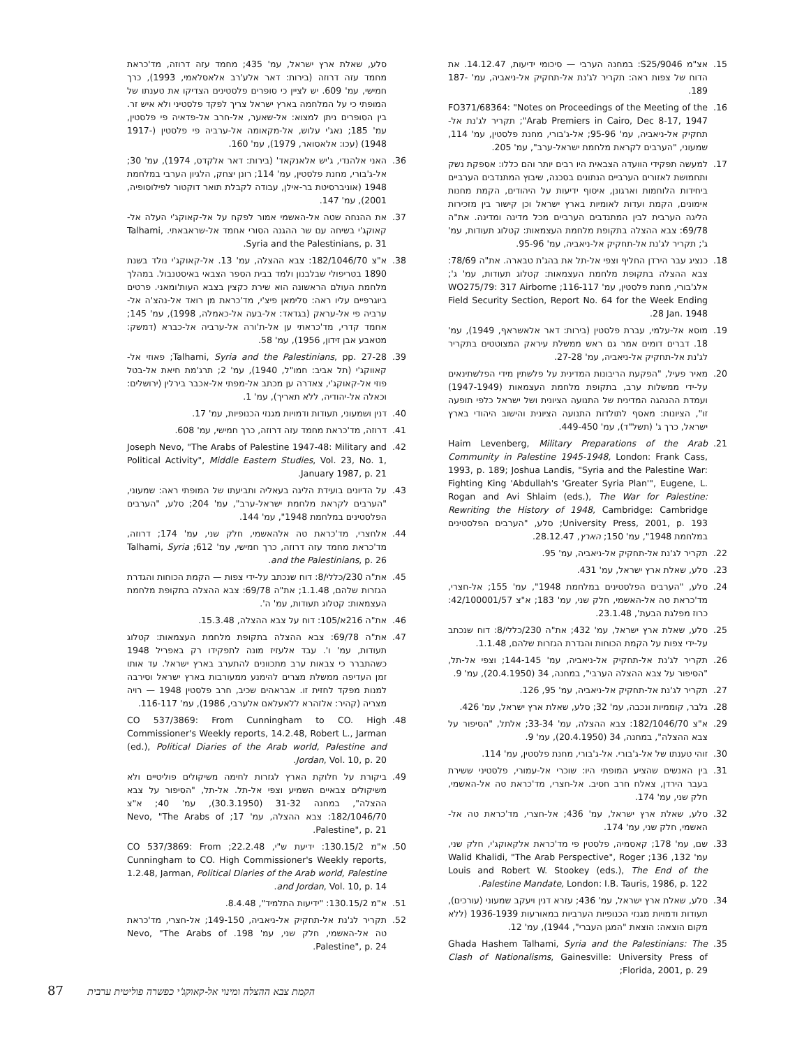15. אצ"מ S25/9046: במחנה הערבי — סיכומי ידיעות, 14.12.47. את הדוח של צפות ראה: תקריר לג'נת אל-תחקיק אל-ניאביה, עמ' 187-189.
16. FO371/68364: "Notes on Proceedings of the Meeting of the Arab Premiers in Cairo, Dec 8-17, 1947"; תקריר לג'נת אל-תחקיק אל-ניאביה, עמ' 95-96; אל-ג'בורי, מחנת פלסטין, עמ' 114, שמעוני, "הערבים לקראת מלחמת ישראל-ערב", עמ' 205.
17. למעשה תפקידי הוועדה הצבאית היו רבים יותר והם כללו: אספקת נשק ותחמושת לאזורים הערביים הנתונים בסכנה, שיבוץ המתנדבים הערביים ביחידות הלוחמות וארגונן, איסוף ידיעות על היהודים, הקמת מחנות אימונים, הקמת ועדות לאומיות בארץ ישראל וכן קישור בין מזכירות הליגה הערבית לבין המתנדבים הערביים מכל מדינה ומדינה. את"ה 69/78: צבא ההצלה בתקופת מלחמת העצמאות: קטלוג תעודות, עמ' ג'; תקריר לג'נת אל-תחקיק אל-ניאביה, עמ' 95-96.
18. כנציג עבר הירדן החליף וצפי אל-תל את בהג'ת טבארה. את"ה 78/69: צבא ההצלה בתקופת מלחמת העצמאות: קטלוג תעודות, עמ' ג'; אלג'בורי, מחנת פלסטין, עמ' 116-117; WO275/79: 317 Airborne Field Security Section, Report No. 64 for the Week Ending 28 Jan. 1948.
19. מוסא אל-עלמי, עברת פלסטין (בירות: דאר אלאשראף, 1949), עמ' 18. דברים דומים אמר גם ראש ממשלת עיראק המצוטטים בתקריר לג'נת אל-תחקיק אל-ניאביה, עמ' 27-28.
20. מאיר פעיל, "הפקעת הריבונות המדינית על פלשתין מידי הפלשתינאים על-ידי ממשלות ערב, בתקופת מלחמת העצמאות (1947-1949) ועמדת ההנהגה המדינית של התנועה הציונית ושל ישראל כלפי תופעה זו", הציונות: מאסף לתולדות התנועה הציונית והישוב היהודי בארץ ישראל, כרך ג' (תשל"ד), עמ' 449-450.
21. Haim Levenberg, Military Preparations of the Arab Community in Palestine 1945-1948, London: Frank Cass, 1993, p. 189; Joshua Landis, "Syria and the Palestine War: Fighting King 'Abdullah's 'Greater Syria Plan'", Eugene, L. Rogan and Avi Shlaim (eds.), The War for Palestine: Rewriting the History of 1948, Cambridge: Cambridge University Press, 2001, p. 193; סלע, "הערבים הפלסטינים במלחמת 1948", עמ' 150; הארץ, 28.12.47.
22. תקריר לג'נת אל-תחקיק אל-ניאביה, עמ' 95.
23. סלע, שאלת ארץ ישראל, עמ' 431.
24. סלע, "הערבים הפלסטינים במלחמת 1948", עמ' 155; אל-חצרי, מד'כראת טה אל-האשמי, חלק שני, עמ' 183; א"צ 42/100001/57: כרוז מפלגת הבעת', 23.1.48.
25. סלע, שאלת ארץ ישראל, עמ' 432; את"ה 230/כללי/8: דוח שנכתב על-ידי צפות על הקמת הכוחות והגדרת הגזרות שלהם, 1.1.48.
26. תקריר לג'נת אל-תחקיק אל-ניאביה, עמ' 144-145; וצפי אל-תל, "הסיפור על צבא ההצלה הערבי", במחנה, 34 (20.4.1950), עמ' 9.
27. תקריר לג'נת אל-תחקיק אל-ניאביה, עמ' 95, 126.
28. גלבר, קוממיות ונכבה, עמ' 32; סלע, שאלת ארץ ישראל, עמ' 426.
29. א"צ 182/1046/70: צבא ההצלה, עמ' 33-34; אלתל, "הסיפור על צבא ההצלה", במחנה, 34 (20.4.1950), עמ' 9.
30. זוהי טענתו של אל-ג'בורי. אל-ג'בורי, מחנת פלסטין, עמ' 114.
31. בין האנשים שהציע המופתי היו: שוכרי אל-עמורי, פלסטיני ששירת בעבר הירדן, צאלח חרב חסיב. אל-חצרי, מד'כראת טה אל-האשמי, חלק שני, עמ' 174.
32. סלע, שאלת ארץ ישראל, עמ' 436; אל-חצרי, מד'כראת טה אל-האשמי, חלק שני, עמ' 174.
33. שם, עמ' 178; קאסמיה, פלסטין פי מד'כראת אלקאוקג'י, חלק שני, עמ' 132, 136; Walid Khalidi, "The Arab Perspective", Roger Louis and Robert W. Stookey (eds.), The End of the Palestine Mandate, London: I.B. Tauris, 1986, p. 122.
34. סלע, שאלת ארץ ישראל, עמ' 436; עזרא דנין ויעקב שמעוני (עורכים), תעודות ודמויות מגנזי הכנופיות הערביות במאורעות 1936-1939 (ללא מקום הוצאה: הוצאת "המגן העברי", 1944), עמ' 12.
35. Ghada Hashem Talhami, Syria and the Palestinians: The Clash of Nationalisms, Gainesville: University Press of Florida, 2001, p. 29;
סלע, שאלת ארץ ישראל, עמ' 435; מחמד עזה דרוזה, מד'כראת מחמד עזה דרוזה (בירות: דאר אלע'רב אלאסלאמי, 1993), כרך חמישי, עמ' 609. יש לציין כי סופרים פלסטינים הצדיקו את טענתו של המופתי כי על המלחמה בארץ ישראל צריך לפקד פלסטיני ולא איש זר. בין הסופרים ניתן למצוא: אל-שאער, אל-חרב אל-פדאיה פי פלסטין, עמ' 185; נאג'י עלוש, אל-מקאומה אל-ערביה פי פלסטין (1917-1948) (עכו: אלאסואר, 1979), עמ' 160.
36. האני אלהנדי, ג'יש אלאנקאד' (בירות: דאר אלקדס, 1974), עמ' 30; אל-ג'בורי, מחנת פלסטין, עמ' 114; רונן יצחק, הלגיון הערבי במלחמת 1948 (אוניברסיטת בר-אילן, עבודה לקבלת תואר דוקטור לפילוסופיה, 2001), עמ' 147.
37. את ההנחה שטה אל-האשמי אמור לפקח על אל-קאוקג'י העלה אל-קאוקג'י בשיחה עם שר ההגנה הסורי אחמד אל-שראבאתי. Talhami, Syria and the Palestinians, p. 31.
38. א"צ 182/1046/70: צבא ההצלה, עמ' 13. אל-קאוקג'י נולד בשנת 1890 בטריפולי שבלבנון ולמד בבית הספר הצבאי באיסטנבול. במהלך מלחמת העולם הראשונה הוא שירת כקצין בצבא העות'ומאני. פרטים ביוגרפיים עליו ראה: סלימאן פיצ'י, מד'כראת מן רואד אל-נהצ'ה אל-ערביה פי אל-עראק (בגדאד: אל-בעה אל-כאמלה, 1998), עמ' 145; אחמד קדרי, מד'כראתי ען אל-ת'ורה אל-ערביה אל-כברא (דמשק: מטאבע אבן זידון, 1956), עמ' 58.
39. Talhami, Syria and the Palestinians, pp. 27-28; פאוזי אל-קאווקג'י (תל אביב: חמו"ל, 1940), עמ' 2; תרג'מת חיאת אל-בטל פוזי אל-קאוקג'י, צאדרה ען מכתב אל-מפתי אל-אכבר בירלין (ירושלים: וכאלה אל-יהודיה, ללא תאריך), עמ' 1.
40. דנין ושמעוני, תעודות ודמויות מגנזי הכנופיות, עמ' 17.
41. דרוזה, מד'כראת מחמד עזה דרוזה, כרך חמישי, עמ' 608.
42. Joseph Nevo, "The Arabs of Palestine 1947-48: Military and Political Activity", Middle Eastern Studies, Vol. 23, No. 1, January 1987, p. 21.
43. על הדיונים בועידת הליגה בעאליה ותביעתו של המופתי ראה: שמעוני, "הערבים לקראת מלחמת ישראל-ערב", עמ' 204; סלע, "הערבים הפלסטינים במלחמת 1948", עמ' 144.
44. אלחצרי, מד'כראת טה אלהאשמי, חלק שני, עמ' 174; דרוזה, מד'כראת מחמד עזה דרוזה, כרך חמישי, עמ' 612; Talhami, Syria and the Palestinians, p. 26.
45. את"ה 230/כללי/8: דוח שנכתב על-ידי צפות — הקמת הכוחות והגדרת הגזרות שלהם, 1.1.48; את"ה 69/78: צבא ההצלה בתקופת מלחמת העצמאות: קטלוג תעודות, עמ' ה'.
46. את"ה 216א/105: דוח על צבא ההצלה, 15.3.48.
47. את"ה 69/78: צבא ההצלה בתקופת מלחמת העצמאות: קטלוג תעודות, עמ' ו'. עבד אלעזיז מונה לתפקידו רק באפריל 1948 כשהתברר כי צבאות ערב מתכוונים להתערב בארץ ישראל. עד אותו זמן העדיפה ממשלת מצרים להימנע ממעורבות בארץ ישראל וסירבה למנות מפקד לחזית זו. אבראהים שכיב, חרב פלסטין 1948 — רויה מצריה (קהיר: אלזהרא ללאעלאם אלערבי, 1986), עמ' 116-117.
48. CO 537/3869: From Cunningham to CO. High Commissioner's Weekly reports, 14.2.48, Robert L., Jarman (ed.), Political Diaries of the Arab world, Palestine and Jordan, Vol. 10, p. 20.
49. ביקורת על חלוקת הארץ לגזרות לחימה משיקולים פוליטיים ולא משיקולים צבאיים השמיע וצפי אל-תל. אל-תל, "הסיפור על צבא ההצלה", במחנה 31-32 (30.3.1950), עמ' 40; א"צ 182/1046/70: צבא ההצלה, עמ' 17; Nevo, "The Arabs of Palestine", p. 21.
50. א"מ 130.15/2: ידיעת ש"י, 22.2.48; CO 537/3869: From Cunningham to CO. High Commissioner's Weekly reports, 1.2.48, Jarman, Political Diaries of the Arab world, Palestine and Jordan, Vol. 10, p. 14.
51. א"מ 130.15/2: "ידיעות התלמיד", 8.4.48.
52. תקריר לג'נת אל-תחקיק אל-ניאביה, 149-150; אל-חצרי, מד'כראת טה אל-האשמי, חלק שני, עמ' 198. Nevo, "The Arabs of Palestine", p. 24.
87 הקמת צבא ההצלה ומינוי אל-קאוקג'י כפשרה פוליטית ערבית